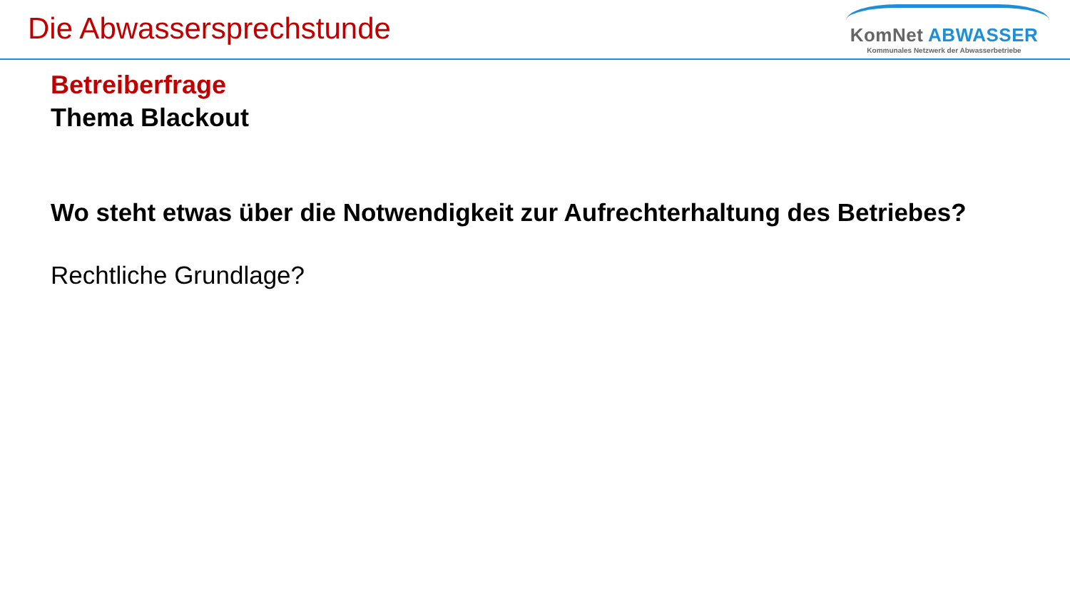Die Abwassersprechstunde
KomNet ABWASSER
Kommunales Netzwerk der Abwasserbetriebe
Betreiberfrage
Thema Blackout
Wo steht etwas über die Notwendigkeit zur Aufrechterhaltung des Betriebes?
Rechtliche Grundlage?